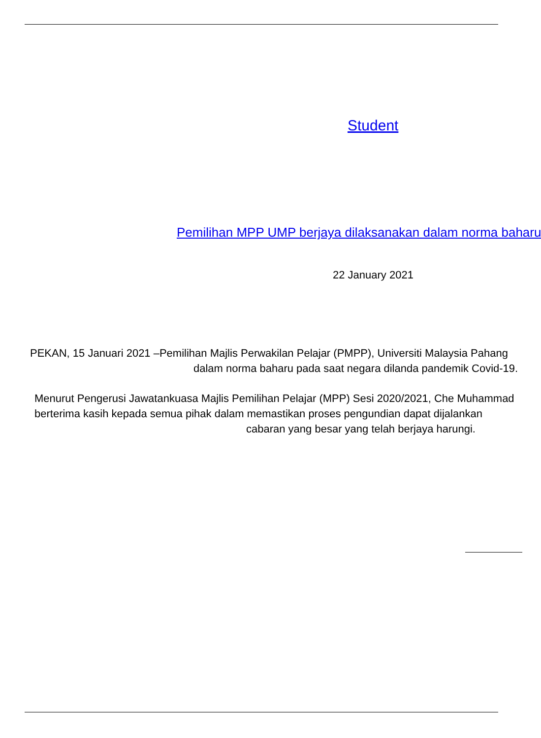Student
Pemilihan MPP UMP berjaya dilaksanakan dalam norma baharu
22 January 2021
PEKAN, 15 Januari 2021 –Pemilihan Majlis Perwakilan Pelajar (PMPP), Universiti Malaysia Pahang
dalam norma baharu pada saat negara dilanda pandemik Covid-19.
Menurut Pengerusi Jawatankuasa Majlis Pemilihan Pelajar (MPP) Sesi 2020/2021, Che Muhammad
berterima kasih kepada semua pihak dalam memastikan proses pengundian dapat dijalankan
cabaran yang besar yang telah berjaya harungi.